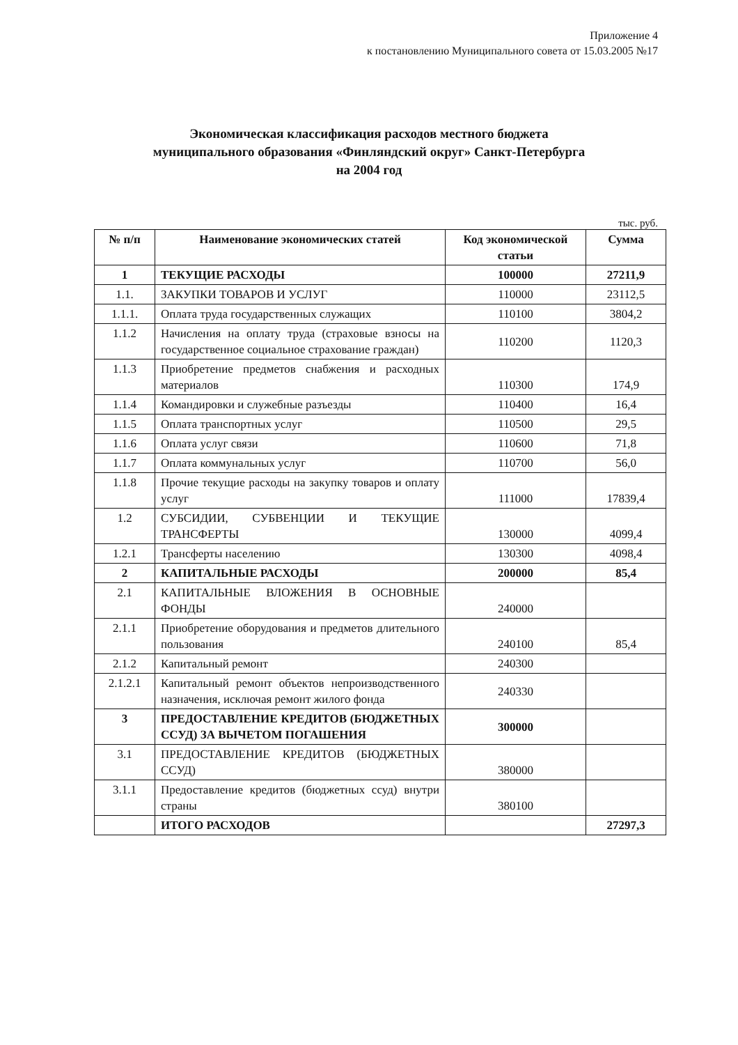Приложение 4
к постановлению Муниципального совета от 15.03.2005 №17
Экономическая классификация расходов местного бюджета
муниципального образования «Финляндский округ» Санкт-Петербурга
на 2004 год
тыс. руб.
| № п/п | Наименование экономических статей | Код экономической статьи | Сумма |
| --- | --- | --- | --- |
| 1 | ТЕКУЩИЕ РАСХОДЫ | 100000 | 27211,9 |
| 1.1. | ЗАКУПКИ ТОВАРОВ И УСЛУГ | 110000 | 23112,5 |
| 1.1.1. | Оплата труда государственных служащих | 110100 | 3804,2 |
| 1.1.2 | Начисления на оплату труда (страховые взносы на государственное социальное страхование граждан) | 110200 | 1120,3 |
| 1.1.3 | Приобретение предметов снабжения и расходных материалов | 110300 | 174,9 |
| 1.1.4 | Командировки и служебные разъезды | 110400 | 16,4 |
| 1.1.5 | Оплата транспортных услуг | 110500 | 29,5 |
| 1.1.6 | Оплата услуг связи | 110600 | 71,8 |
| 1.1.7 | Оплата коммунальных услуг | 110700 | 56,0 |
| 1.1.8 | Прочие текущие расходы на закупку товаров и оплату услуг | 111000 | 17839,4 |
| 1.2 | СУБСИДИИ, СУБВЕНЦИИ И ТЕКУЩИЕ ТРАНСФЕРТЫ | 130000 | 4099,4 |
| 1.2.1 | Трансферты населению | 130300 | 4098,4 |
| 2 | КАПИТАЛЬНЫЕ РАСХОДЫ | 200000 | 85,4 |
| 2.1 | КАПИТАЛЬНЫЕ ВЛОЖЕНИЯ В ОСНОВНЫЕ ФОНДЫ | 240000 | |
| 2.1.1 | Приобретение оборудования и предметов длительного пользования | 240100 | 85,4 |
| 2.1.2 | Капитальный ремонт | 240300 | |
| 2.1.2.1 | Капитальный ремонт объектов непроизводственного назначения, исключая ремонт жилого фонда | 240330 | |
| 3 | ПРЕДОСТАВЛЕНИЕ КРЕДИТОВ (БЮДЖЕТНЫХ ССУД) ЗА ВЫЧЕТОМ ПОГАШЕНИЯ | 300000 | |
| 3.1 | ПРЕДОСТАВЛЕНИЕ КРЕДИТОВ (БЮДЖЕТНЫХ ССУД) | 380000 | |
| 3.1.1 | Предоставление кредитов (бюджетных ссуд) внутри страны | 380100 | |
| | ИТОГО РАСХОДОВ | | 27297,3 |